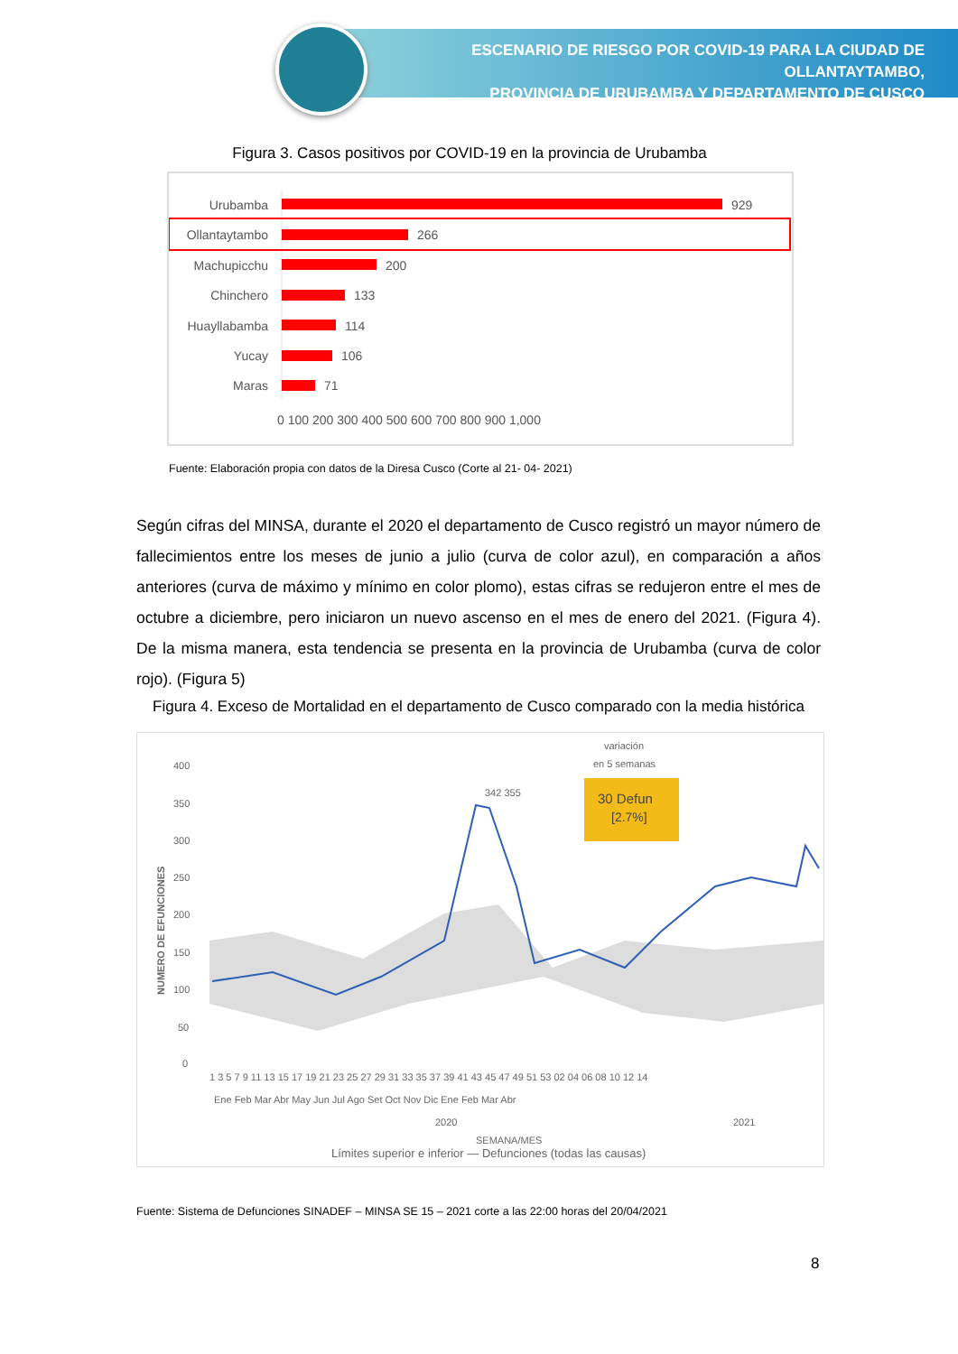ESCENARIO DE RIESGO POR COVID-19 PARA LA CIUDAD DE OLLANTAYTAMBO,
PROVINCIA DE URUBAMBA Y DEPARTAMENTO DE CUSCO
Figura 3. Casos positivos por COVID-19 en la provincia de Urubamba
Urubamba
Ollantaytambo
Machupicchu
Chinchero
Huayllabamba
Yucay
Maras
929
266
200
133
114
106
71
0 100 200 300 400 500 600 700 800 900 1,000
Fuente: Elaboración propia con datos de la Diresa Cusco (Corte al 21- 04- 2021)
Según cifras del MINSA, durante el 2020 el departamento de Cusco registró un mayor número de fallecimientos entre los meses de junio a julio (curva de color azul), en comparación a años anteriores (curva de máximo y mínimo en color plomo), estas cifras se redujeron entre el mes de octubre a diciembre, pero iniciaron un nuevo ascenso en el mes de enero del 2021. (Figura 4). De la misma manera, esta tendencia se presenta en la provincia de Urubamba (curva de color rojo). (Figura 5)
Figura 4. Exceso de Mortalidad en el departamento de Cusco comparado con la media histórica
400
350
300
250
200
150
100
50
0
NUMERO DE EFUNCIONES
342 355
variación
en 5 semanas
30 Defun
[2.7%]
1 3 5 7 9 11 13 15 17 19 21 23 25 27 29 31 33 35 37 39 41 43 45 47 49 51 53 02 04 06 08 10 12 14
Ene Feb Mar Abr May Jun Jul Ago Set Oct Nov Dic Ene Feb Mar Abr
2020
2021
SEMANA/MES
Límites superior e inferior — Defunciones (todas las causas)
Fuente: Sistema de Defunciones SINADEF – MINSA SE 15 – 2021 corte a las 22:00 horas del 20/04/2021
8